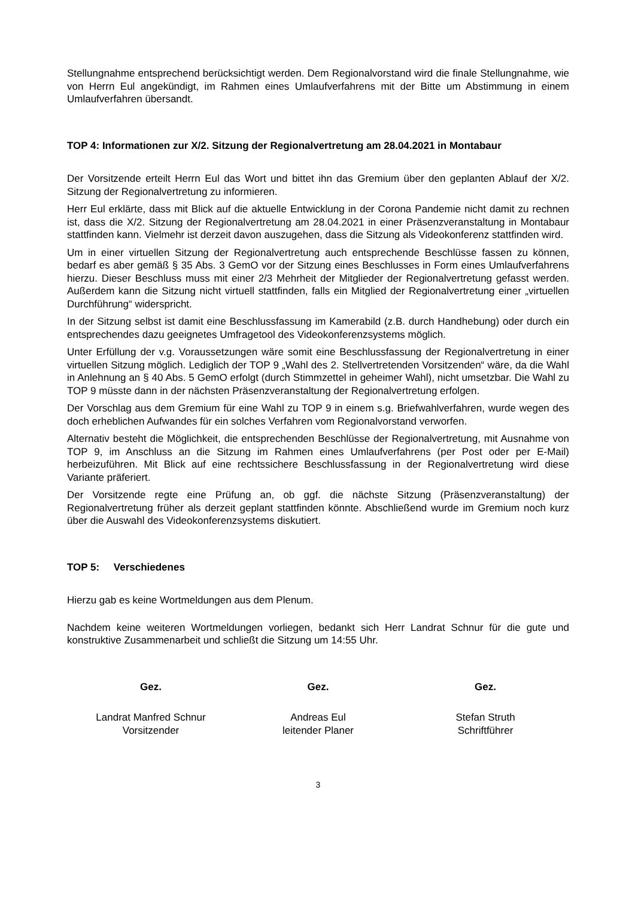Stellungnahme entsprechend berücksichtigt werden. Dem Regionalvorstand wird die finale Stellungnahme, wie von Herrn Eul angekündigt, im Rahmen eines Umlaufverfahrens mit der Bitte um Abstimmung in einem Umlaufverfahren übersandt.
TOP 4: Informationen zur X/2. Sitzung der Regionalvertretung am 28.04.2021 in Montabaur
Der Vorsitzende erteilt Herrn Eul das Wort und bittet ihn das Gremium über den geplanten Ablauf der X/2. Sitzung der Regionalvertretung zu informieren.
Herr Eul erklärte, dass mit Blick auf die aktuelle Entwicklung in der Corona Pandemie nicht damit zu rechnen ist, dass die X/2. Sitzung der Regionalvertretung am 28.04.2021 in einer Präsenzveranstaltung in Montabaur stattfinden kann. Vielmehr ist derzeit davon auszugehen, dass die Sitzung als Videokonferenz stattfinden wird.
Um in einer virtuellen Sitzung der Regionalvertretung auch entsprechende Beschlüsse fassen zu können, bedarf es aber gemäß § 35 Abs. 3 GemO vor der Sitzung eines Beschlusses in Form eines Umlaufverfahrens hierzu. Dieser Beschluss muss mit einer 2/3 Mehrheit der Mitglieder der Regionalvertretung gefasst werden. Außerdem kann die Sitzung nicht virtuell stattfinden, falls ein Mitglied der Regionalvertretung einer „virtuellen Durchführung“ widerspricht.
In der Sitzung selbst ist damit eine Beschlussfassung im Kamerabild (z.B. durch Handhebung) oder durch ein entsprechendes dazu geeignetes Umfragetool des Videokonferenzsystems möglich.
Unter Erfüllung der v.g. Voraussetzungen wäre somit eine Beschlussfassung der Regionalvertretung in einer virtuellen Sitzung möglich. Lediglich der TOP 9 „Wahl des 2. Stellvertretenden Vorsitzenden“ wäre, da die Wahl in Anlehnung an § 40 Abs. 5 GemO erfolgt (durch Stimmzettel in geheimer Wahl), nicht umsetzbar. Die Wahl zu TOP 9 müsste dann in der nächsten Präsenzveranstaltung der Regionalvertretung erfolgen.
Der Vorschlag aus dem Gremium für eine Wahl zu TOP 9 in einem s.g. Briefwahlverfahren, wurde wegen des doch erheblichen Aufwandes für ein solches Verfahren vom Regionalvorstand verworfen.
Alternativ besteht die Möglichkeit, die entsprechenden Beschlüsse der Regionalvertretung, mit Ausnahme von TOP 9, im Anschluss an die Sitzung im Rahmen eines Umlaufverfahrens (per Post oder per E-Mail) herbeizuführen. Mit Blick auf eine rechtssichere Beschlussfassung in der Regionalvertretung wird diese Variante präferiert.
Der Vorsitzende regte eine Prüfung an, ob ggf. die nächste Sitzung (Präsenzveranstaltung) der Regionalvertretung früher als derzeit geplant stattfinden könnte. Abschließend wurde im Gremium noch kurz über die Auswahl des Videokonferenzsystems diskutiert.
TOP 5: Verschiedenes
Hierzu gab es keine Wortmeldungen aus dem Plenum.
Nachdem keine weiteren Wortmeldungen vorliegen, bedankt sich Herr Landrat Schnur für die gute und konstruktive Zusammenarbeit und schließt die Sitzung um 14:55 Uhr.
Gez.
Landrat Manfred Schnur
Vorsitzender
Gez.
Andreas Eul
leitender Planer
Gez.
Stefan Struth
Schriftführer
3